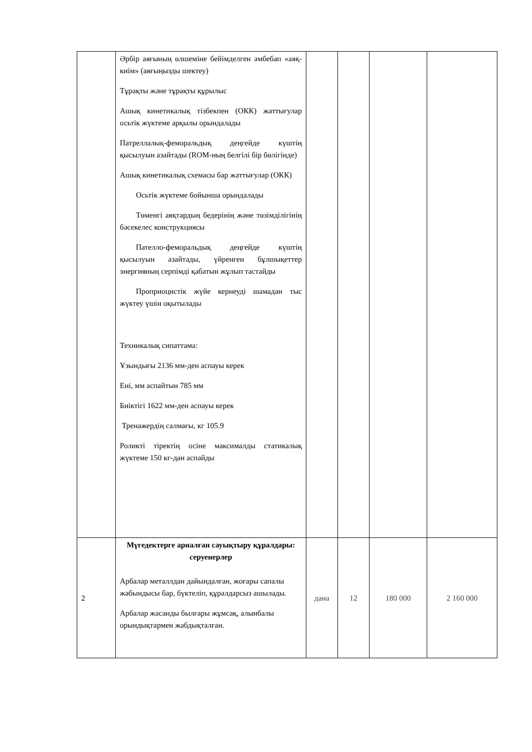| | Әрбір аяғының өлшеміне бейімделген әмбебап «аяқ-киім» (аяғыңызды шектеу) Тұрақты және тұрақты құрылыс Ашық кинетикалық тізбекпен (ОКК) жаттығулар осьтік жүктеме арқылы орындалады Патреллалық-феморальдық деңгейде күштің қысылуын азайтады (ROM-ның белгілі бір бөлігінде) Ашық кинетикалық схемасы бар жаттығулар (ОКК) Осьтік жүктеме бойынша орындалады Төменгі аяқтардың бедерінің және төзімділігінің бәсекелес конструкциясы Пателло-феморальдық деңгейде күштің қысылуын азайтады, үйренген бұлшықеттер энергияның серпімді қабатын жұлып тастайды Проприоцистік жүйе кернеуді шамадан тыс жүктеу үшін оқытылады Техникалық сипаттама: Ұзындығы 2136 мм-ден аспауы керек Ені, мм аспайтын 785 мм Биіктігі 1622 мм-ден аспауы керек Тренажердің салмағы, кг 105.9 Роликті тіректің осіне максималды статикалық жүктеме 150 кг-дан аспайды | | | | |
| 2 | Мүгедектерге арналған сауықтыру құралдары: серуенерлер Арбалар металлдан дайындалған, жоғары сапалы жабындысы бар, бүктеліп, құралдарсыз ашылады. Арбалар жасанды былғары жұмсақ, алынбалы орындықтармен жабдықталған. | дана | 12 | 180 000 | 2 160 000 |